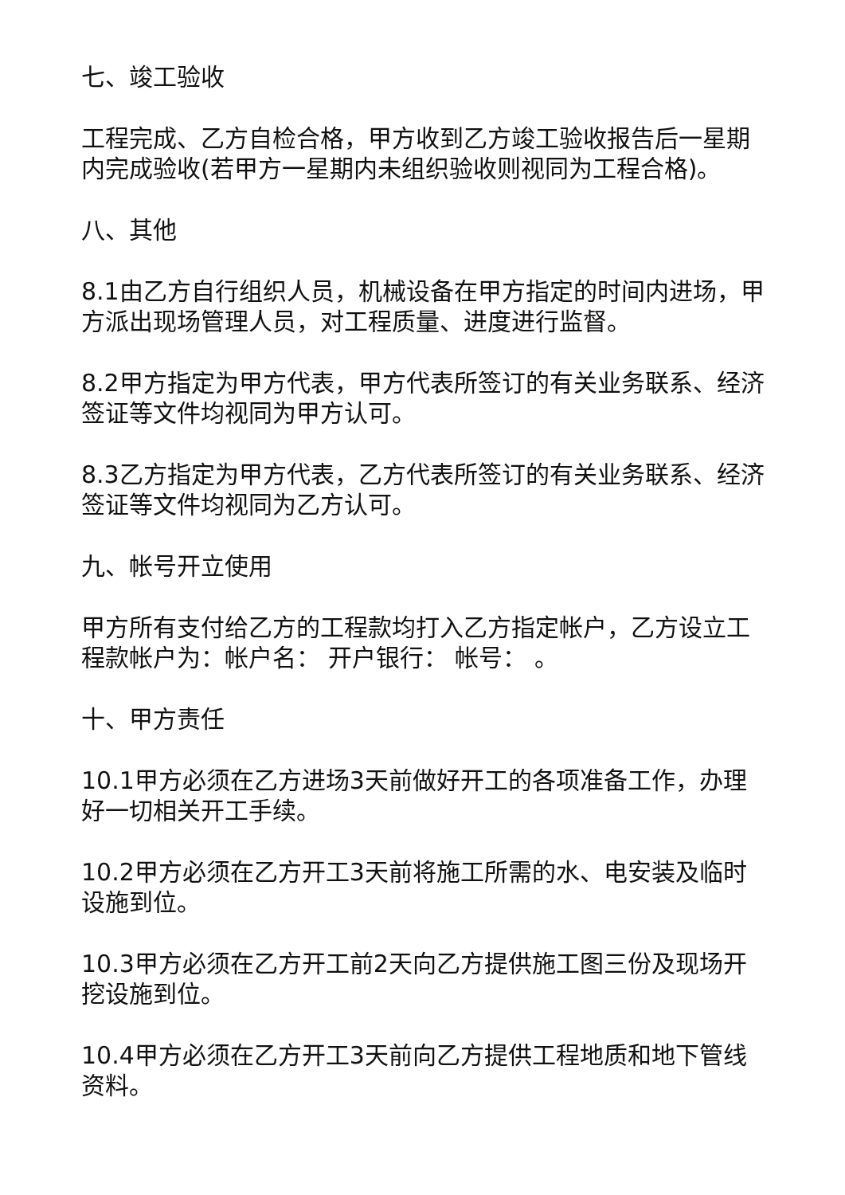七、竣工验收
工程完成、乙方自检合格，甲方收到乙方竣工验收报告后一星期内完成验收(若甲方一星期内未组织验收则视同为工程合格)。
八、其他
8.1由乙方自行组织人员，机械设备在甲方指定的时间内进场，甲方派出现场管理人员，对工程质量、进度进行监督。
8.2甲方指定为甲方代表，甲方代表所签订的有关业务联系、经济签证等文件均视同为甲方认可。
8.3乙方指定为甲方代表，乙方代表所签订的有关业务联系、经济签证等文件均视同为乙方认可。
九、帐号开立使用
甲方所有支付给乙方的工程款均打入乙方指定帐户，乙方设立工程款帐户为：帐户名： 开户银行： 帐号： 。
十、甲方责任
10.1甲方必须在乙方进场3天前做好开工的各项准备工作，办理好一切相关开工手续。
10.2甲方必须在乙方开工3天前将施工所需的水、电安装及临时设施到位。
10.3甲方必须在乙方开工前2天向乙方提供施工图三份及现场开挖设施到位。
10.4甲方必须在乙方开工3天前向乙方提供工程地质和地下管线资料。